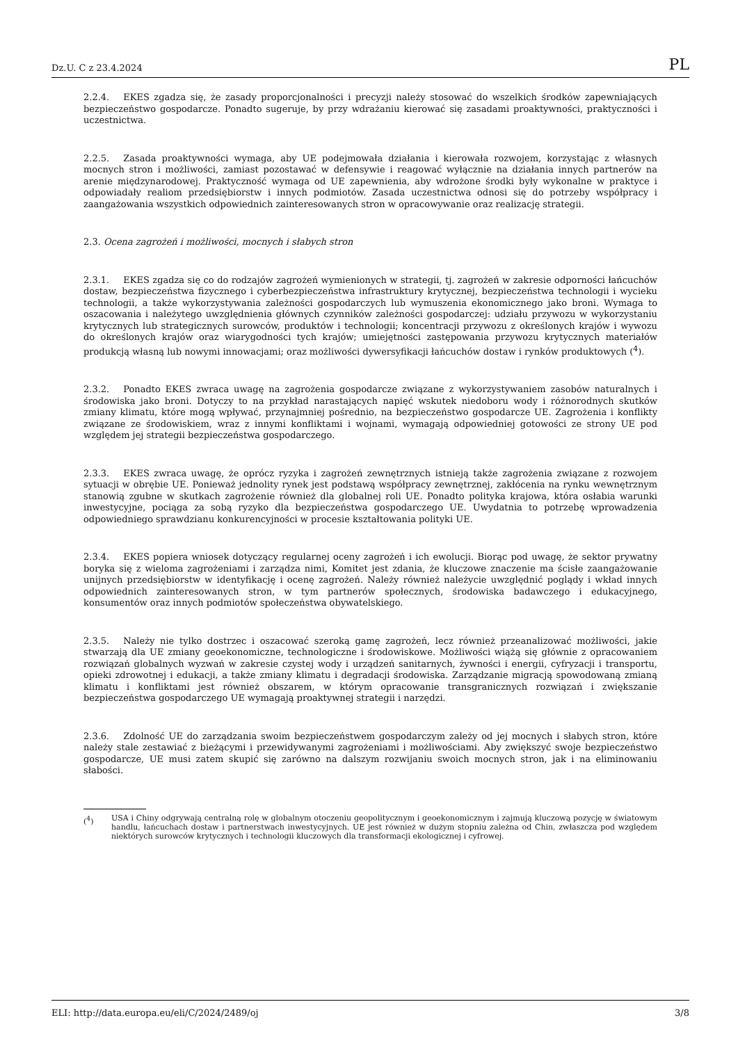Dz.U. C z 23.4.2024 PL
2.2.4. EKES zgadza się, że zasady proporcjonalności i precyzji należy stosować do wszelkich środków zapewniających bezpieczeństwo gospodarcze. Ponadto sugeruje, by przy wdrażaniu kierować się zasadami proaktywności, praktyczności i uczestnictwa.
2.2.5. Zasada proaktywności wymaga, aby UE podejmowała działania i kierowała rozwojem, korzystając z własnych mocnych stron i możliwości, zamiast pozostawać w defensywie i reagować wyłącznie na działania innych partnerów na arenie międzynarodowej. Praktyczność wymaga od UE zapewnienia, aby wdrożone środki były wykonalne w praktyce i odpowiadały realiom przedsiębiorstw i innych podmiotów. Zasada uczestnictwa odnosi się do potrzeby współpracy i zaangażowania wszystkich odpowiednich zainteresowanych stron w opracowywanie oraz realizację strategii.
2.3. Ocena zagrożeń i możliwości, mocnych i słabych stron
2.3.1. EKES zgadza się co do rodzajów zagrożeń wymienionych w strategii, tj. zagrożeń w zakresie odporności łańcuchów dostaw, bezpieczeństwa fizycznego i cyberbezpieczeństwa infrastruktury krytycznej, bezpieczeństwa technologii i wycieku technologii, a także wykorzystywania zależności gospodarczych lub wymuszenia ekonomicznego jako broni. Wymaga to oszacowania i należytego uwzględnienia głównych czynników zależności gospodarczej: udziału przywozu w wykorzystaniu krytycznych lub strategicznych surowców, produktów i technologii; koncentracji przywozu z określonych krajów i wywozu do określonych krajów oraz wiarygodności tych krajów; umiejętności zastępowania przywozu krytycznych materiałów produkcją własną lub nowymi innowacjami; oraz możliwości dywersyfikacji łańcuchów dostaw i rynków produktowych (<sup>4</sup>).
2.3.2. Ponadto EKES zwraca uwagę na zagrożenia gospodarcze związane z wykorzystywaniem zasobów naturalnych i środowiska jako broni. Dotyczy to na przykład narastających napięć wskutek niedoboru wody i różnorodnych skutków zmiany klimatu, które mogą wpływać, przynajmniej pośrednio, na bezpieczeństwo gospodarcze UE. Zagrożenia i konflikty związane ze środowiskiem, wraz z innymi konfliktami i wojnami, wymagają odpowiedniej gotowości ze strony UE pod względem jej strategii bezpieczeństwa gospodarczego.
2.3.3. EKES zwraca uwagę, że oprócz ryzyka i zagrożeń zewnętrznych istnieją także zagrożenia związane z rozwojem sytuacji w obrębie UE. Ponieważ jednolity rynek jest podstawą współpracy zewnętrznej, zakłócenia na rynku wewnętrznym stanowią zgubne w skutkach zagrożenie również dla globalnej roli UE. Ponadto polityka krajowa, która osłabia warunki inwestycyjne, pociąga za sobą ryzyko dla bezpieczeństwa gospodarczego UE. Uwydatnia to potrzebę wprowadzenia odpowiedniego sprawdzianu konkurencyjności w procesie kształtowania polityki UE.
2.3.4. EKES popiera wniosek dotyczący regularnej oceny zagrożeń i ich ewolucji. Biorąc pod uwagę, że sektor prywatny boryka się z wieloma zagrożeniami i zarządza nimi, Komitet jest zdania, że kluczowe znaczenie ma ścisłe zaangażowanie unijnych przedsiębiorstw w identyfikację i ocenę zagrożeń. Należy również należycie uwzględnić poglądy i wkład innych odpowiednich zainteresowanych stron, w tym partnerów społecznych, środowiska badawczego i edukacyjnego, konsumentów oraz innych podmiotów społeczeństwa obywatelskiego.
2.3.5. Należy nie tylko dostrzec i oszacować szeroką gamę zagrożeń, lecz również przeanalizować możliwości, jakie stwarzają dla UE zmiany geoekonomiczne, technologiczne i środowiskowe. Możliwości wiążą się głównie z opracowaniem rozwiązań globalnych wyzwań w zakresie czystej wody i urządzeń sanitarnych, żywności i energii, cyfryzacji i transportu, opieki zdrowotnej i edukacji, a także zmiany klimatu i degradacji środowiska. Zarządzanie migracją spowodowaną zmianą klimatu i konfliktami jest również obszarem, w którym opracowanie transgranicznych rozwiązań i zwiększanie bezpieczeństwa gospodarczego UE wymagają proaktywnej strategii i narzędzi.
2.3.6. Zdolność UE do zarządzania swoim bezpieczeństwem gospodarczym zależy od jej mocnych i słabych stron, które należy stale zestawiać z bieżącymi i przewidywanymi zagrożeniami i możliwościami. Aby zwiększyć swoje bezpieczeństwo gospodarcze, UE musi zatem skupić się zarówno na dalszym rozwijaniu swoich mocnych stron, jak i na eliminowaniu słabości.
(<sup>4</sup>) USA i Chiny odgrywają centralną rolę w globalnym otoczeniu geopolitycznym i geoekonomicznym i zajmują kluczową pozycję w światowym handlu, łańcuchach dostaw i partnerstwach inwestycyjnych. UE jest również w dużym stopniu zależna od Chin, zwłaszcza pod względem niektórych surowców krytycznych i technologii kluczowych dla transformacji ekologicznej i cyfrowej.
ELI: http://data.europa.eu/eli/C/2024/2489/oj 3/8